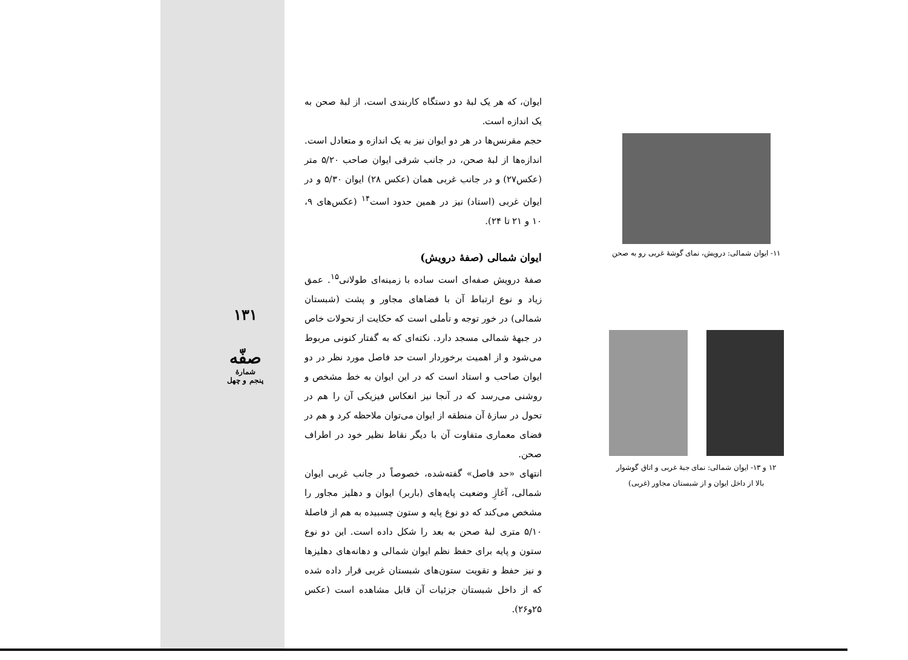۱۳۱
صفّه
شمارهٔ
پنجم و چهل
ایوان، که هر یک لبهٔ دو دستگاه کاربندی است، از لبهٔ صحن به یک اندازه است.
حجم مقرنس‌ها در هر دو ایوان نیز به یک اندازه و متعادل است. اندازه‌ها از لبهٔ صحن، در جانب شرقی ایوان صاحب ۵/۲۰ متر (عکس۲۷) و در جانب غربی همان (عکس ۲۸) ایوان ۵/۳۰ و در ایوان غربی (استاد) نیز در همین حدود است<sup>۱۴</sup> (عکس‌های ۹، ۱۰ و ۲۱ تا ۲۴).
ایوان شمالی (صفهٔ درویش)
صفهٔ درویش صفه‌ای است ساده با زمینه‌ای طولانی<sup>۱۵</sup>. عمق زیاد و نوع ارتباط آن با فضاهای مجاور و پشت (شبستان شمالی) در خور توجه و تأملی است که حکایت از تحولات خاص در جبههٔ شمالی مسجد دارد. نکته‌ای که به گفتار کنونی مربوط می‌شود و از اهمیت برخوردار است حد فاصل مورد نظر در دو ایوان صاحب و استاد است که در این ایوان به خط مشخص و روشنی می‌رسد که در آنجا نیز انعکاس فیزیکی آن را هم در تحول در سازهٔ آن منطقه از ایوان می‌توان ملاحظه کرد و هم در فضای معماری متفاوت آن با دیگر نقاط نظیر خود در اطراف صحن.
انتهای «حد فاصل» گفته‌شده، خصوصاً در جانب غربی ایوان شمالی، آغازِ وضعیت پایه‌های (باربر) ایوان و دهلیز مجاور را مشخص می‌کند که دو نوع پایه و ستون چسبیده به هم از فاصلهٔ ۵/۱۰ متری لبهٔ صحن به بعد را شکل داده است. این دو نوع ستون و پایه برای حفظ نظم ایوان شمالی و دهانه‌های دهلیزها و نیز حفظ و تقویت ستون‌های شبستان غربی قرار داده شده که از داخل شبستان جزئیات آن قابل مشاهده است (عکس ۲۵و۲۶).
۱۱- ایوان شمالی: درویش، نمای گوشهٔ غربی رو به صحن
۱۲ و ۱۳- ایوان شمالی: نمای جبهٔ غربی و اتاق گوشوار
بالا از داخل ایوان و از شبستان مجاور (غربی)